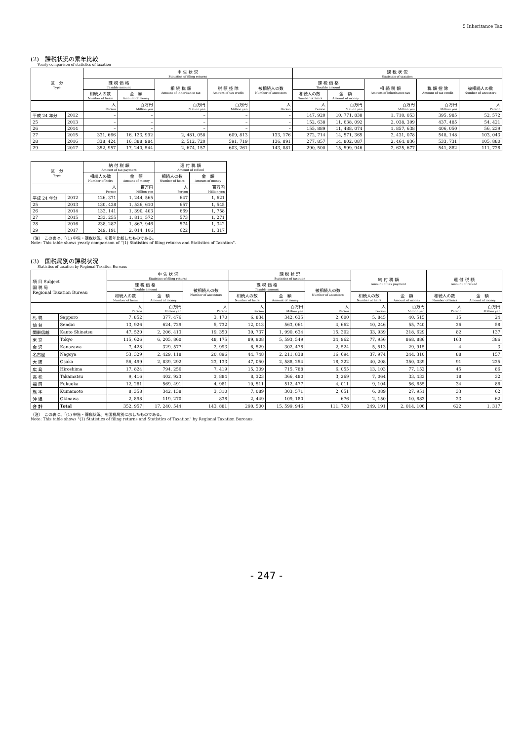5 Inheritance Tax
(2)　課税状況の累年比較
Yearly comparison of statistics of taxation
| 区 分 Type | | 申 告 状 況 Statistics of filing returns | | | | | 課 税 状 況 Statistics of taxation | | | | |
| --- | --- | --- | --- | --- | --- | --- | --- | --- | --- | --- | --- |
| | | 課 税 価 格 Taxable amount | | 相 続 税 額 Amount of inheritance tax | 税 額 控 除 Amount of tax credit | 被相続人の数 Number of ancestors | 課 税 価 格 Taxable amount | | 相 続 税 額 Amount of inheritance tax | 税 額 控 除 Amount of tax credit | 被相続人の数 Number of ancestors |
| | | 相続人の数 Number of heirs | 金 額 Amount of money | | | | 相続人の数 Number of heirs | 金 額 Amount of money | | | |
| | | 人 Person | 百万円 Million yen | 百万円 Million yen | 百万円 Million yen | 人 Person | 人 Person | 百万円 Million yen | 百万円 Million yen | 百万円 Million yen | 人 Person |
| 平成 24 年分 | 2012 | – | – | – | – | – | 147, 920 | 10, 771, 838 | 1, 710, 053 | 395, 985 | 52, 572 |
| 25 | 2013 | – | – | – | – | – | 152, 638 | 11, 638, 092 | 2, 038, 309 | 437, 485 | 54, 421 |
| 26 | 2014 | – | – | – | – | – | 155, 889 | 11, 488, 074 | 1, 857, 638 | 406, 050 | 56, 239 |
| 27 | 2015 | 331, 666 | 16, 123, 992 | 2, 481, 058 | 609, 813 | 133, 176 | 272, 714 | 14, 571, 365 | 2, 431, 078 | 548, 148 | 103, 043 |
| 28 | 2016 | 338, 424 | 16, 388, 984 | 2, 512, 720 | 591, 719 | 136, 891 | 277, 857 | 14, 802, 087 | 2, 464, 836 | 533, 731 | 105, 880 |
| 29 | 2017 | 352, 957 | 17, 240, 544 | 2, 674, 157 | 603, 261 | 143, 881 | 290, 500 | 15, 599, 946 | 2, 625, 677 | 541, 882 | 111, 728 |
| 区 分 Type | | 納 付 税 額 Amount of tax payment | | 還 付 税 額 Amount of refund | |
| --- | --- | --- | --- | --- | --- |
| | | 相続人の数 Number of heirs | 金 額 Amount of money | 相続人の数 Number of heirs | 金 額 Amount of money |
| | | 人 Person | 百万円 Million yen | 人 Person | 百万円 Million yen |
| 平成 24 年分 | 2012 | 126, 371 | 1, 244, 565 | 647 | 1, 621 |
| 25 | 2013 | 130, 438 | 1, 536, 610 | 657 | 1, 545 |
| 26 | 2014 | 133, 141 | 1, 390, 403 | 669 | 1, 758 |
| 27 | 2015 | 233, 255 | 1, 811, 572 | 573 | 1, 271 |
| 28 | 2016 | 238, 287 | 1, 867, 946 | 574 | 1, 342 |
| 29 | 2017 | 249, 191 | 2, 014, 106 | 622 | 1, 317 |
（注）　この表は、「(1) 申告・課税状況」を累年比較したものである。
Note: This table shows yearly comparison of "(1) Statistics of filing returns and Statistics of Taxation".
(3)　国税局別の課税状況
Statistics of taxation by Regional Taxation Bureaus
| 項 目 Subject 国 税 局 Regional Taxation Bureau | | 申 告 状 況 Statistics of filing returns | | | 課 税 状 況 Statistics of taxation | | | 納 付 税 額 Amount of tax payment | | 還 付 税 額 Amount of refund | |
| --- | --- | --- | --- | --- | --- | --- | --- | --- | --- | --- | --- |
| | | 課 税 価 格 Taxable amount | | 被相続人の数 Number of ancestors | 課 税 価 格 Taxable amount | | 被相続人の数 Number of ancestors | | | | |
| | | 相続人の数 Number of heirs | 金 額 Amount of money | | 相続人の数 Number of heirs | 金 額 Amount of money | | 相続人の数 Number of heirs | 金 額 Amount of money | 相続人の数 Number of heirs | 金 額 Amount of money |
| | | 人 Person | 百万円 Million yen | 人 Person | 人 Person | 百万円 Million yen | 人 Person | 人 Person | 百万円 Million yen | 人 Person | 百万円 Million yen |
| 札 幌 | Sapporo | 7, 852 | 377, 476 | 3, 170 | 6, 834 | 342, 635 | 2, 600 | 5, 845 | 40, 515 | 15 | 24 |
| 仙 台 | Sendai | 13, 926 | 624, 729 | 5, 732 | 12, 013 | 563, 061 | 4, 662 | 10, 246 | 55, 740 | 26 | 58 |
| 関東信越 | Kanto Shinetsu | 47, 520 | 2, 206, 413 | 19, 350 | 39, 737 | 1, 990, 634 | 15, 302 | 33, 939 | 218, 629 | 82 | 137 |
| 東 京 | Tokyo | 115, 626 | 6, 205, 860 | 48, 175 | 89, 908 | 5, 593, 549 | 34, 962 | 77, 956 | 868, 886 | 163 | 386 |
| 金 沢 | Kanazawa | 7, 428 | 329, 577 | 2, 993 | 6, 529 | 302, 478 | 2, 524 | 5, 513 | 29, 915 | 4 | 3 |
| 名古屋 | Nagoya | 53, 329 | 2, 429, 118 | 20, 896 | 44, 748 | 2, 211, 838 | 16, 694 | 37, 974 | 244, 310 | 88 | 157 |
| 大 阪 | Osaka | 56, 499 | 2, 839, 292 | 23, 133 | 47, 050 | 2, 588, 254 | 18, 322 | 40, 208 | 350, 039 | 91 | 225 |
| 広 島 | Hiroshima | 17, 824 | 794, 256 | 7, 419 | 15, 309 | 715, 788 | 6, 055 | 13, 103 | 77, 152 | 45 | 86 |
| 高 松 | Takamatsu | 9, 416 | 402, 923 | 3, 884 | 8, 323 | 366, 480 | 3, 269 | 7, 064 | 33, 433 | 18 | 32 |
| 福 岡 | Fukuoka | 12, 281 | 569, 491 | 4, 981 | 10, 511 | 512, 477 | 4, 011 | 9, 104 | 56, 655 | 34 | 86 |
| 熊 本 | Kumamoto | 8, 358 | 342, 138 | 3, 310 | 7, 089 | 303, 571 | 2, 651 | 6, 089 | 27, 951 | 33 | 62 |
| 沖 縄 | Okinawa | 2, 898 | 119, 270 | 838 | 2, 449 | 109, 180 | 676 | 2, 150 | 10, 883 | 23 | 62 |
| 合 計 | Total | 352, 957 | 17, 240, 544 | 143, 881 | 290, 500 | 15, 599, 946 | 111, 728 | 249, 191 | 2, 014, 106 | 622 | 1, 317 |
（注）　この表は、「(1) 申告・課税状況」を国税局別に示したものである。
Note: This table shows "(1) Statistics of filing returns and Statistics of Taxation" by Regional Taxation Bureaus.
- 247 -